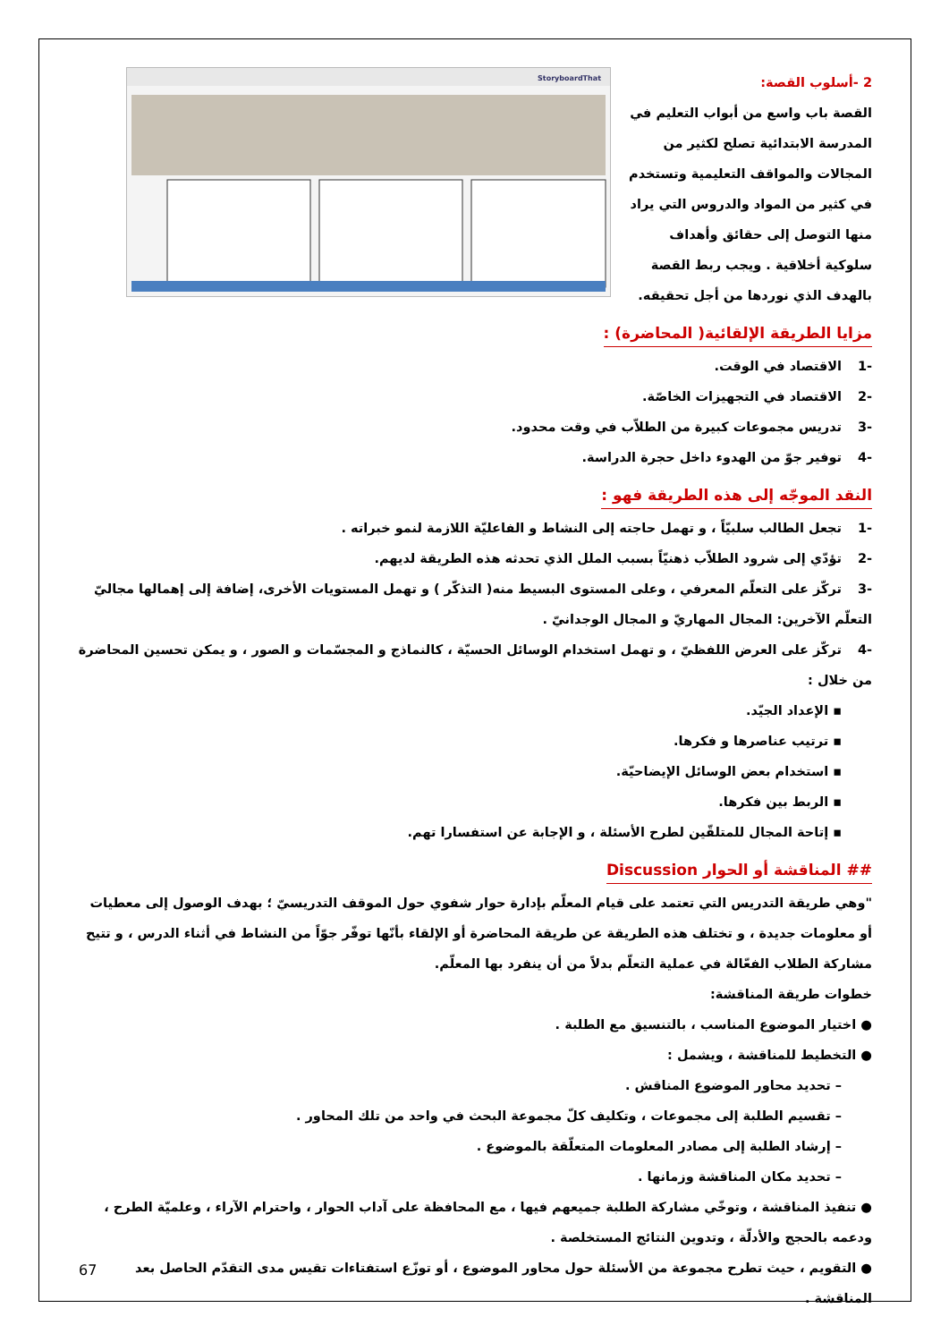2 -أسلوب القصة:
القصة باب واسع من أبواب التعليم في المدرسة الابتدائية تصلح لكثير من المجالات والمواقف التعليمية وتستخدم في كثير من المواد والدروس التي يراد منها التوصل إلى حقائق وأهداف سلوكية أخلاقية . ويجب ربط القصة بالهدف الذي نوردها من أجل تحقيقه.
StoryboardThat
مزايا الطريقة الإلقائية( المحاضرة) :
-1 الاقتصاد في الوقت.
-2 الاقتصاد في التجهيزات الخاصّة.
-3 تدريس مجموعات كبيرة من الطلاّب في وقت محدود.
-4 توفير جوّ من الهدوء داخل حجرة الدراسة.
النقد الموجّه إلى هذه الطريقة فهو :
-1 تجعل الطالب سلبيّاً ، و تهمل حاجته إلى النشاط و الفاعليّة اللازمة لنمو خبراته .
-2 تؤدّي إلى شرود الطلاّب ذهنيّاً بسبب الملل الذي تحدثه هذه الطريقة لديهم.
-3 تركّز على التعلّم المعرفي ، وعلى المستوى البسيط منه( التذكّر ) و تهمل المستويات الأخرى، إضافة إلى إهمالها مجاليّ التعلّم الآخرين: المجال المهاريّ و المجال الوجدانيّ .
-4 تركّز على العرض اللفظيّ ، و تهمل استخدام الوسائل الحسيّة ، كالنماذج و المجسّمات و الصور ، و يمكن تحسين المحاضرة من خلال :
▪ الإعداد الجيّد.
▪ ترتيب عناصرها و فكرها.
▪ استخدام بعض الوسائل الإيضاحيّة.
▪ الربط بين فكرها.
▪ إتاحة المجال للمتلقّين لطرح الأسئلة ، و الإجابة عن استفسارا تهم.
## المناقشة أو الحوار Discussion
"وهي طريقة التدريس التي تعتمد على قيام المعلّم بإدارة حوار شفوي حول الموقف التدريسيّ ؛ بهدف الوصول إلى معطيات أو معلومات جديدة ، و تختلف هذه الطريقة عن طريقة المحاضرة أو الإلقاء بأنّها توفّر جوّاً من النشاط في أثناء الدرس ، و تتيح مشاركة الطلاب الفعّالة في عملية التعلّم بدلاً من أن ينفرد بها المعلّم.
خطوات طريقة المناقشة:
● اختيار الموضوع المناسب ، بالتنسيق مع الطلبة .
● التخطيط للمناقشة ، ويشمل :
– تحديد محاور الموضوع المناقش .
– تقسيم الطلبة إلى مجموعات ، وتكليف كلّ مجموعة البحث في واحد من تلك المحاور .
– إرشاد الطلبة إلى مصادر المعلومات المتعلّقة بالموضوع .
– تحديد مكان المناقشة وزمانها .
● تنفيذ المناقشة ، وتوخّي مشاركة الطلبة جميعهم فيها ، مع المحافظة على آداب الحوار ، واحترام الآراء ، وعلميّة الطرح ، ودعمه بالحجج والأدلّة ، وتدوين النتائج المستخلصة .
● التقويم ، حيث تطرح مجموعة من الأسئلة حول محاور الموضوع ، أو توزّع استفتاءات تقيس مدى التقدّم الحاصل بعد المناقشة .
67